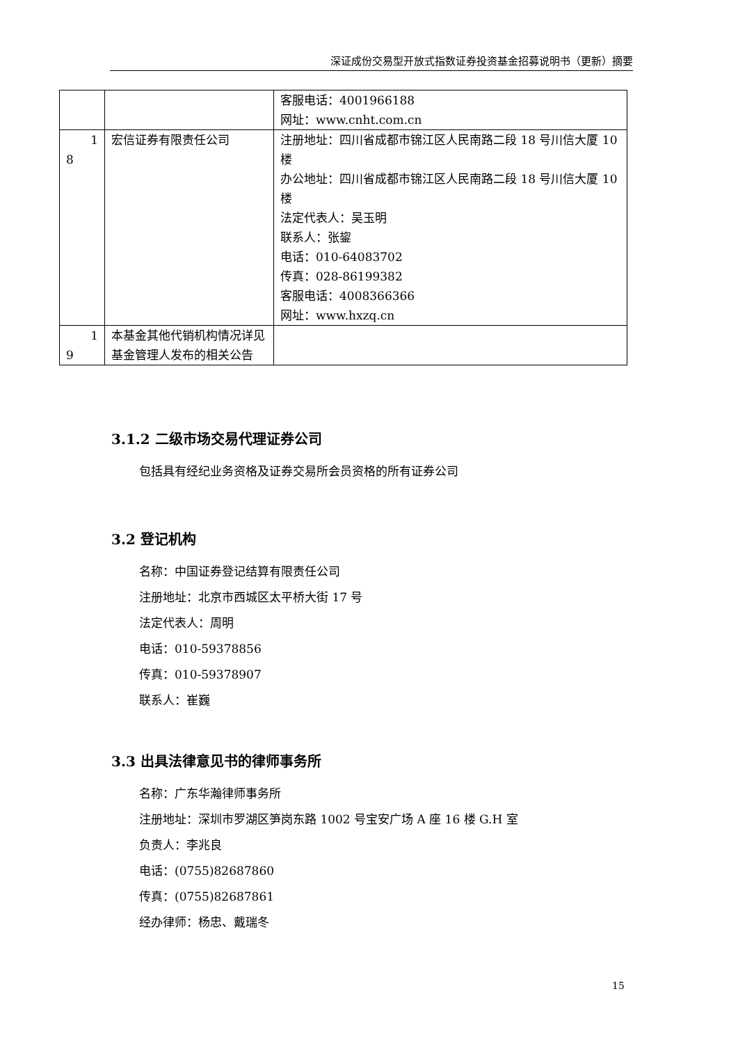深证成份交易型开放式指数证券投资基金招募说明书（更新）摘要
| | | 客服电话：4001966188 网址：www.cnht.com.cn |
| 1 8 | 宏信证券有限责任公司 | 注册地址：四川省成都市锦江区人民南路二段 18 号川信大厦 10 楼 办公地址：四川省成都市锦江区人民南路二段 18 号川信大厦 10 楼 法定代表人：吴玉明 联系人：张鋆 电话：010-64083702 传真：028-86199382 客服电话：4008366366 网址：www.hxzq.cn |
| 1 9 | 本基金其他代销机构情况详见基金管理人发布的相关公告 | |
3.1.2 二级市场交易代理证券公司
包括具有经纪业务资格及证券交易所会员资格的所有证券公司
3.2 登记机构
名称：中国证券登记结算有限责任公司
注册地址：北京市西城区太平桥大街 17 号
法定代表人：周明
电话：010-59378856
传真：010-59378907
联系人：崔巍
3.3 出具法律意见书的律师事务所
名称：广东华瀚律师事务所
注册地址：深圳市罗湖区笋岗东路 1002 号宝安广场 A 座 16 楼 G.H 室
负责人：李兆良
电话：(0755)82687860
传真：(0755)82687861
经办律师：杨忠、戴瑞冬
15